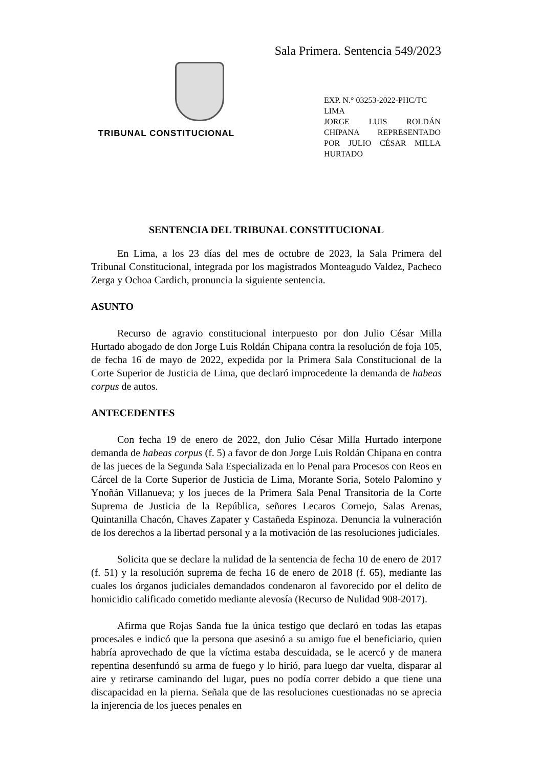Sala Primera. Sentencia 549/2023
TRIBUNAL CONSTITUCIONAL
EXP. N.° 03253-2022-PHC/TC
LIMA
JORGE LUIS ROLDÁN CHIPANA REPRESENTADO POR JULIO CÉSAR MILLA HURTADO
SENTENCIA DEL TRIBUNAL CONSTITUCIONAL
En Lima, a los 23 días del mes de octubre de 2023, la Sala Primera del Tribunal Constitucional, integrada por los magistrados Monteagudo Valdez, Pacheco Zerga y Ochoa Cardich, pronuncia la siguiente sentencia.
ASUNTO
Recurso de agravio constitucional interpuesto por don Julio César Milla Hurtado abogado de don Jorge Luis Roldán Chipana contra la resolución de foja 105, de fecha 16 de mayo de 2022, expedida por la Primera Sala Constitucional de la Corte Superior de Justicia de Lima, que declaró improcedente la demanda de habeas corpus de autos.
ANTECEDENTES
Con fecha 19 de enero de 2022, don Julio César Milla Hurtado interpone demanda de habeas corpus (f. 5) a favor de don Jorge Luis Roldán Chipana en contra de las jueces de la Segunda Sala Especializada en lo Penal para Procesos con Reos en Cárcel de la Corte Superior de Justicia de Lima, Morante Soria, Sotelo Palomino y Ynoñán Villanueva; y los jueces de la Primera Sala Penal Transitoria de la Corte Suprema de Justicia de la República, señores Lecaros Cornejo, Salas Arenas, Quintanilla Chacón, Chaves Zapater y Castañeda Espinoza. Denuncia la vulneración de los derechos a la libertad personal y a la motivación de las resoluciones judiciales.
Solicita que se declare la nulidad de la sentencia de fecha 10 de enero de 2017 (f. 51) y la resolución suprema de fecha 16 de enero de 2018 (f. 65), mediante las cuales los órganos judiciales demandados condenaron al favorecido por el delito de homicidio calificado cometido mediante alevosía (Recurso de Nulidad 908-2017).
Afirma que Rojas Sanda fue la única testigo que declaró en todas las etapas procesales e indicó que la persona que asesinó a su amigo fue el beneficiario, quien habría aprovechado de que la víctima estaba descuidada, se le acercó y de manera repentina desenfundó su arma de fuego y lo hirió, para luego dar vuelta, disparar al aire y retirarse caminando del lugar, pues no podía correr debido a que tiene una discapacidad en la pierna. Señala que de las resoluciones cuestionadas no se aprecia la injerencia de los jueces penales en